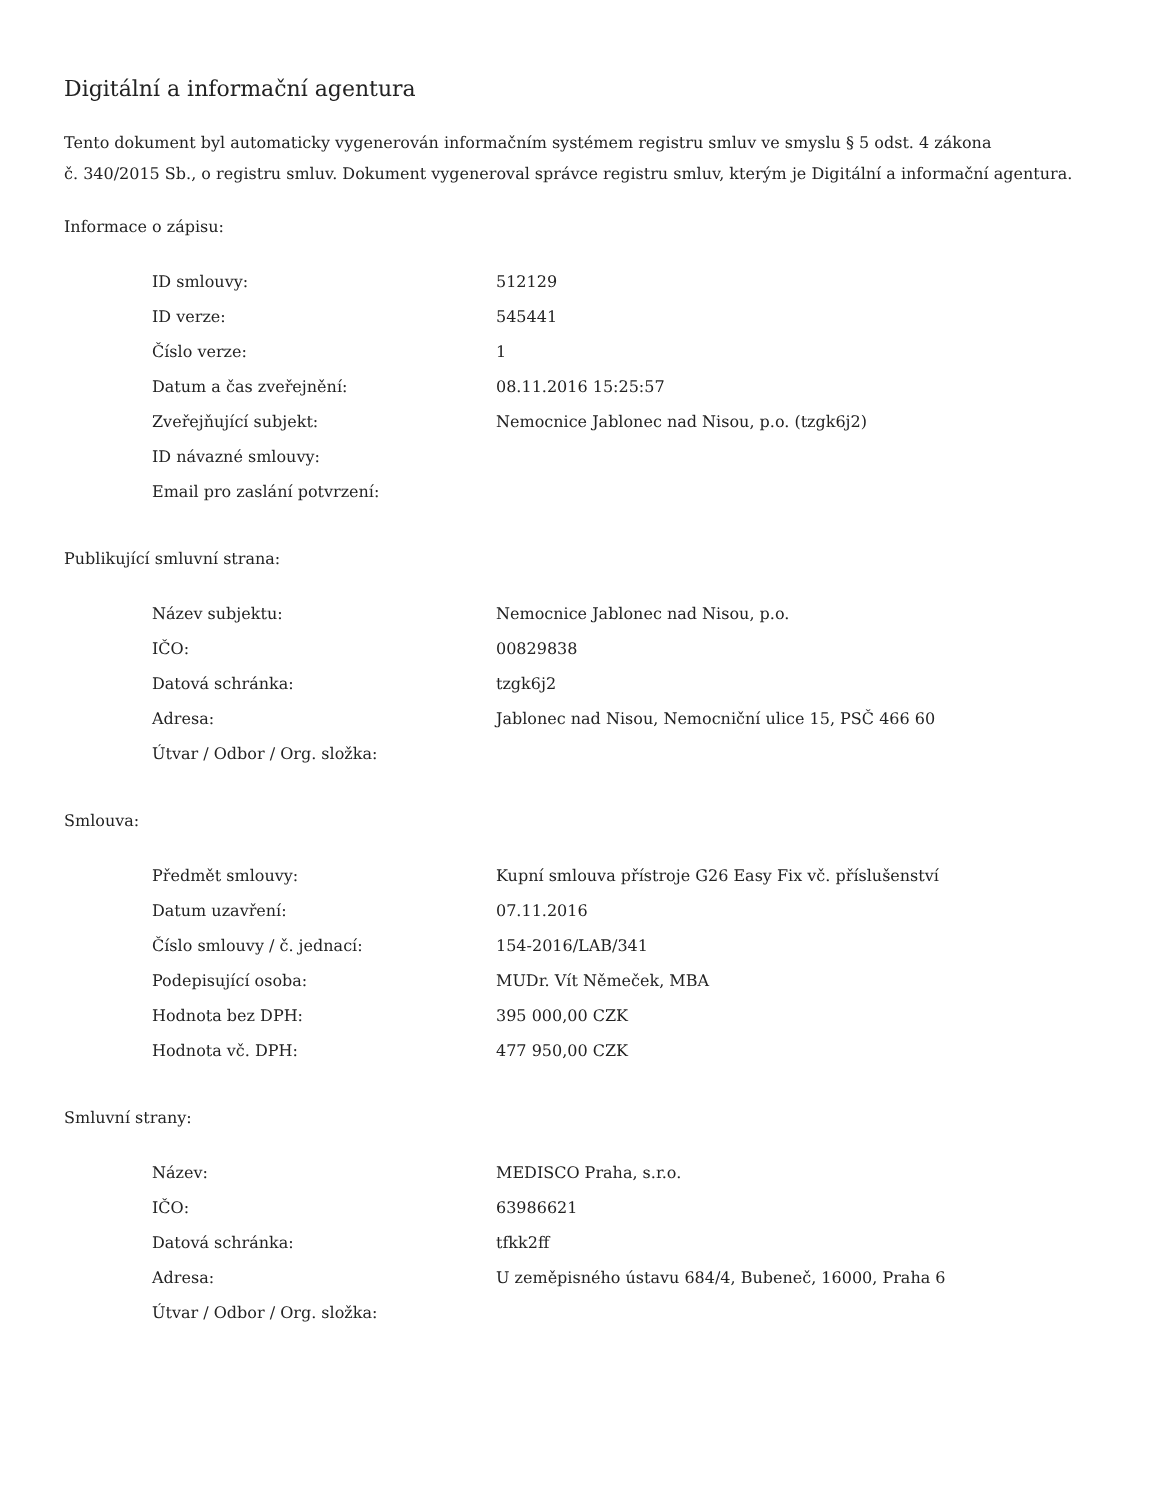Digitální a informační agentura
Tento dokument byl automaticky vygenerován informačním systémem registru smluv ve smyslu § 5 odst. 4 zákona
č. 340/2015 Sb., o registru smluv. Dokument vygeneroval správce registru smluv, kterým je Digitální a informační agentura.
Informace o zápisu:
| ID smlouvy: | 512129 |
| ID verze: | 545441 |
| Číslo verze: | 1 |
| Datum a čas zveřejnění: | 08.11.2016 15:25:57 |
| Zveřejňující subjekt: | Nemocnice Jablonec nad Nisou, p.o. (tzgk6j2) |
| ID návazné smlouvy: | |
| Email pro zaslání potvrzení: | |
Publikující smluvní strana:
| Název subjektu: | Nemocnice Jablonec nad Nisou, p.o. |
| IČO: | 00829838 |
| Datová schránka: | tzgk6j2 |
| Adresa: | Jablonec nad Nisou, Nemocniční ulice 15, PSČ 466 60 |
| Útvar / Odbor / Org. složka: | |
Smlouva:
| Předmět smlouvy: | Kupní smlouva přístroje G26 Easy Fix vč. příslušenství |
| Datum uzavření: | 07.11.2016 |
| Číslo smlouvy / č. jednací: | 154-2016/LAB/341 |
| Podepisující osoba: | MUDr. Vít Němeček, MBA |
| Hodnota bez DPH: | 395 000,00 CZK |
| Hodnota vč. DPH: | 477 950,00 CZK |
Smluvní strany:
| Název: | MEDISCO Praha, s.r.o. |
| IČO: | 63986621 |
| Datová schránka: | tfkk2ff |
| Adresa: | U zeměpisného ústavu 684/4, Bubeneč, 16000, Praha 6 |
| Útvar / Odbor / Org. složka: | |